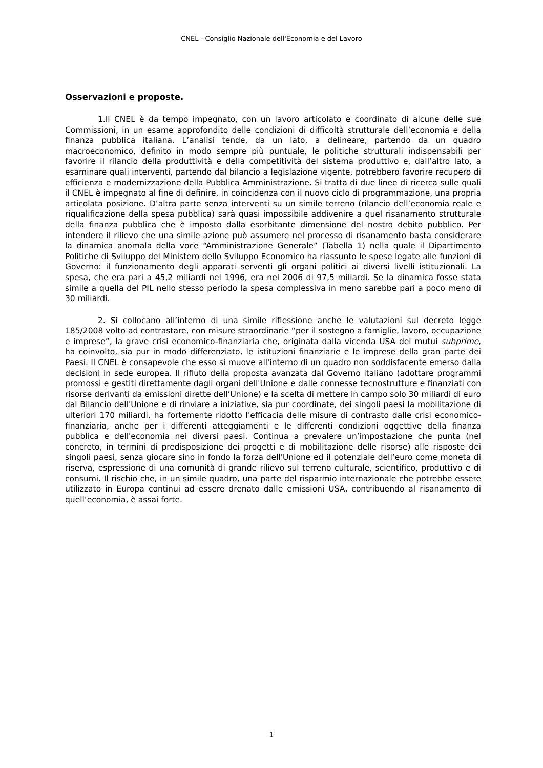CNEL - Consiglio Nazionale dell'Economia e del Lavoro
Osservazioni e proposte.
1.Il CNEL è da tempo impegnato, con un lavoro articolato e coordinato di alcune delle sue Commissioni, in un esame approfondito delle condizioni di difficoltà strutturale dell’economia e della finanza pubblica italiana. L’analisi tende, da un lato, a delineare, partendo da un quadro macroeconomico, definito in modo sempre più puntuale, le politiche strutturali indispensabili per favorire il rilancio della produttività e della competitività del sistema produttivo e, dall’altro lato, a esaminare quali interventi, partendo dal bilancio a legislazione vigente, potrebbero favorire recupero di efficienza e modernizzazione della Pubblica Amministrazione. Si tratta di due linee di ricerca sulle quali il CNEL è impegnato al fine di definire, in coincidenza con il nuovo ciclo di programmazione, una propria articolata posizione. D’altra parte senza interventi su un simile terreno (rilancio dell’economia reale e riqualificazione della spesa pubblica) sarà quasi impossibile addivenire a quel risanamento strutturale della finanza pubblica che è imposto dalla esorbitante dimensione del nostro debito pubblico. Per intendere il rilievo che una simile azione può assumere nel processo di risanamento basta considerare la dinamica anomala della voce “Amministrazione Generale” (Tabella 1) nella quale il Dipartimento Politiche di Sviluppo del Ministero dello Sviluppo Economico ha riassunto le spese legate alle funzioni di Governo: il funzionamento degli apparati serventi gli organi politici ai diversi livelli istituzionali. La spesa, che era pari a 45,2 miliardi nel 1996, era nel 2006 di 97,5 miliardi. Se la dinamica fosse stata simile a quella del PIL nello stesso periodo la spesa complessiva in meno sarebbe pari a poco meno di 30 miliardi.
2. Si collocano all’interno di una simile riflessione anche le valutazioni sul decreto legge 185/2008 volto ad contrastare, con misure straordinarie “per il sostegno a famiglie, lavoro, occupazione e imprese”, la grave crisi economico-finanziaria che, originata dalla vicenda USA dei mutui subprime, ha coinvolto, sia pur in modo differenziato, le istituzioni finanziarie e le imprese della gran parte dei Paesi. Il CNEL è consapevole che esso si muove all'interno di un quadro non soddisfacente emerso dalla decisioni in sede europea. Il rifiuto della proposta avanzata dal Governo italiano (adottare programmi promossi e gestiti direttamente dagli organi dell'Unione e dalle connesse tecnostrutture e finanziati con risorse derivanti da emissioni dirette dell’Unione) e la scelta di mettere in campo solo 30 miliardi di euro dal Bilancio dell'Unione e di rinviare a iniziative, sia pur coordinate, dei singoli paesi la mobilitazione di ulteriori 170 miliardi, ha fortemente ridotto l'efficacia delle misure di contrasto dalle crisi economico-finanziaria, anche per i differenti atteggiamenti e le differenti condizioni oggettive della finanza pubblica e dell'economia nei diversi paesi. Continua a prevalere un’impostazione che punta (nel concreto, in termini di predisposizione dei progetti e di mobilitazione delle risorse) alle risposte dei singoli paesi, senza giocare sino in fondo la forza dell'Unione ed il potenziale dell’euro come moneta di riserva, espressione di una comunità di grande rilievo sul terreno culturale, scientifico, produttivo e di consumi. Il rischio che, in un simile quadro, una parte del risparmio internazionale che potrebbe essere utilizzato in Europa continui ad essere drenato dalle emissioni USA, contribuendo al risanamento di quell’economia, è assai forte.
1